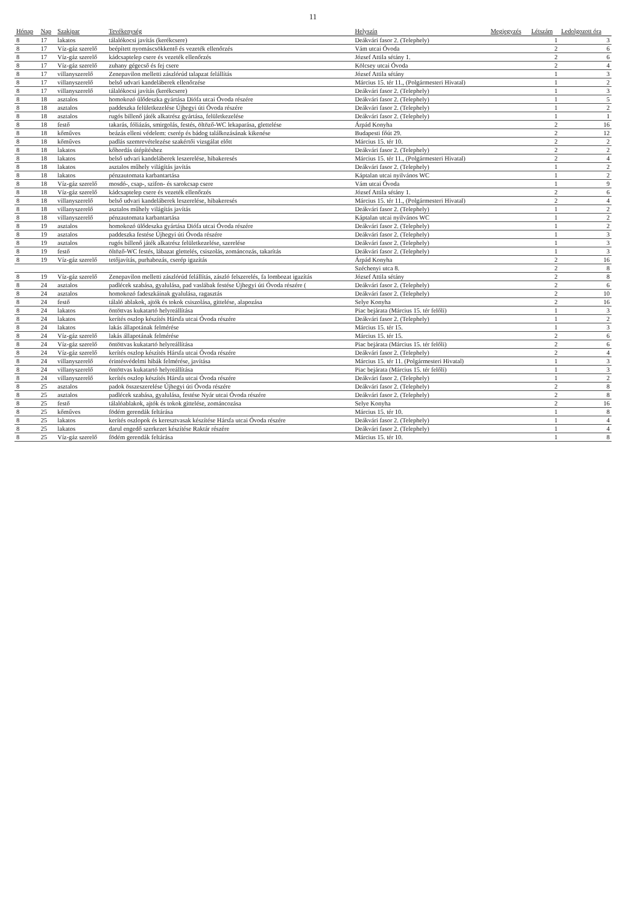11
| Hónap | Nap | Szakipar | Tevékenység | Helyszín | Megjegyzés | Létszám | Ledolgozott óra |
| --- | --- | --- | --- | --- | --- | --- | --- |
| 8 | 17 | lakatos | tálalókocsi javítás (kerékcsere) | Deákvári fasor 2. (Telephely) | | 1 | 3 |
| 8 | 17 | Víz-gáz szerelő | beépített nyomáscsökkentő és vezeték ellenőrzés | Vám utcai Óvoda | | 2 | 6 |
| 8 | 17 | Víz-gáz szerelő | kádcsaptelep csere és vezeték ellenőrzés | József Attila sétány 1. | | 2 | 6 |
| 8 | 17 | Víz-gáz szerelő | zuhany gégecső és fej csere | Kölcsey utcai Óvoda | | 2 | 4 |
| 8 | 17 | villanyszerelő | Zenepavilon melletti zászlórúd talapzat felállítás | József Attila sétány | | 1 | 3 |
| 8 | 17 | villanyszerelő | belső udvari kandeláberek ellenőrzése | Március 15. tér 11., (Polgármesteri Hivatal) | | 1 | 2 |
| 8 | 17 | villanyszerelő | tálalókocsi javítás (kerékcsere) | Deákvári fasor 2. (Telephely) | | 1 | 3 |
| 8 | 18 | asztalos | homokozó ülődeszka gyártása Diófa utcai Óvoda részére | Deákvári fasor 2. (Telephely) | | 1 | 5 |
| 8 | 18 | asztalos | paddeszka felületkezelése Újhegyi úti Óvoda részére | Deákvári fasor 2. (Telephely) | | 1 | 2 |
| 8 | 18 | asztalos | rugós billenő játék alkatrész gyártása, felületkezelése | Deákvári fasor 2. (Telephely) | | 1 | 1 |
| 8 | 18 | festő | takarás, fóliázás, smirgolás, festés, öltöző-WC lekaparása, glettelése | Árpád Konyha | | 2 | 16 |
| 8 | 18 | kőműves | beázás elleni védelem: cserép és bádog találkozásának kikenése | Budapesti főút 29. | | 2 | 12 |
| 8 | 18 | kőműves | padlás szemrevételezése szakértői vizsgálat előtt | Március 15. tér 10. | | 2 | 2 |
| 8 | 18 | lakatos | kőhordás útépítéshez | Deákvári fasor 2. (Telephely) | | 2 | 2 |
| 8 | 18 | lakatos | belső udvari kandeláberek leszerelése, hibakeresés | Március 15. tér 11., (Polgármesteri Hivatal) | | 2 | 4 |
| 8 | 18 | lakatos | asztalos műhely világítás javítás | Deákvári fasor 2. (Telephely) | | 1 | 2 |
| 8 | 18 | lakatos | pénzautomata karbantartása | Káptalan utcai nyilvános WC | | 1 | 2 |
| 8 | 18 | Víz-gáz szerelő | mosdó-, csap-, szifon- és sarokcsap csere | Vám utcai Óvoda | | 1 | 9 |
| 8 | 18 | Víz-gáz szerelő | kádcsaptelep csere és vezeték ellenőrzés | József Attila sétány 1. | | 2 | 6 |
| 8 | 18 | villanyszerelő | belső udvari kandeláberek leszerelése, hibakeresés | Március 15. tér 11., (Polgármesteri Hivatal) | | 2 | 4 |
| 8 | 18 | villanyszerelő | asztalos műhely világítás javítás | Deákvári fasor 2. (Telephely) | | 1 | 2 |
| 8 | 18 | villanyszerelő | pénzautomata karbantartása | Káptalan utcai nyilvános WC | | 1 | 2 |
| 8 | 19 | asztalos | homokozó ülődeszka gyártása Diófa utcai Óvoda részére | Deákvári fasor 2. (Telephely) | | 1 | 2 |
| 8 | 19 | asztalos | paddeszka festése Újhegyi úti Óvoda részére | Deákvári fasor 2. (Telephely) | | 1 | 3 |
| 8 | 19 | asztalos | rugós billenő játék alkatrész felületkezelése, szerelése | Deákvári fasor 2. (Telephely) | | 1 | 3 |
| 8 | 19 | festő | öltöző-WC festés, lábazat glettelés, csiszolás, zománcozás, takarítás | Deákvári fasor 2. (Telephely) | | 1 | 3 |
| 8 | 19 | Víz-gáz szerelő | tetőjavítás, purhabozás, cserép igazítás | Árpád Konyha | | 2 | 16 |
| | | | | Széchenyi utca 8. | | 2 | 8 |
| 8 | 19 | Víz-gáz szerelő | Zenepavilon melletti zászlórúd felállítás, zászló felszerelés, fa lombozat igazítás | József Attila sétány | | 2 | 8 |
| 8 | 24 | asztalos | padlécek szabása, gyalulása, pad vaslábak festése Újhegyi úti Óvoda részére ( | Deákvári fasor 2. (Telephely) | | 2 | 6 |
| 8 | 24 | asztalos | homokozó fadeszkáinak gyalulása, ragasztás | Deákvári fasor 2. (Telephely) | | 2 | 10 |
| 8 | 24 | festő | tálaló ablakok, ajtók és tokok csiszolása, gittelése, alapozása | Selye Konyha | | 2 | 16 |
| 8 | 24 | lakatos | öntöttvas kukatartó helyreállítása | Piac bejárata (Március 15. tér felőli) | | 1 | 3 |
| 8 | 24 | lakatos | kerítés oszlop készítés Hársfa utcai Óvoda részére | Deákvári fasor 2. (Telephely) | | 1 | 2 |
| 8 | 24 | lakatos | lakás állapotának felmérése | Március 15. tér 15. | | 1 | 3 |
| 8 | 24 | Víz-gáz szerelő | lakás állapotának felmérése | Március 15. tér 15. | | 2 | 6 |
| 8 | 24 | Víz-gáz szerelő | öntöttvas kukatartó helyreállítása | Piac bejárata (Március 15. tér felőli) | | 2 | 6 |
| 8 | 24 | Víz-gáz szerelő | kerítés oszlop készítés Hársfa utcai Óvoda részére | Deákvári fasor 2. (Telephely) | | 2 | 4 |
| 8 | 24 | villanyszerelő | érintésvédelmi hibák felmérése, javítása | Március 15. tér 11. (Polgármesteri Hivatal) | | 1 | 3 |
| 8 | 24 | villanyszerelő | öntöttvas kukatartó helyreállítása | Piac bejárata (Március 15. tér felőli) | | 1 | 3 |
| 8 | 24 | villanyszerelő | kerítés oszlop készítés Hársfa utcai Óvoda részére | Deákvári fasor 2. (Telephely) | | 1 | 2 |
| 8 | 25 | asztalos | padok összeszerelése Újhegyi úti Óvoda részére | Deákvári fasor 2. (Telephely) | | 2 | 8 |
| 8 | 25 | asztalos | padlécek szabása, gyalulása, festése Nyár utcai Óvoda részére | Deákvári fasor 2. (Telephely) | | 2 | 8 |
| 8 | 25 | festő | tálalóablakok, ajtók és tokok gittelése, zománcozása | Selye Konyha | | 2 | 16 |
| 8 | 25 | kőműves | födém gerendák feltárása | Március 15. tér 10. | | 1 | 8 |
| 8 | 25 | lakatos | kerítés oszlopok és keresztvasak készítése Hársfa utcai Óvoda részére | Deákvári fasor 2. (Telephely) | | 1 | 4 |
| 8 | 25 | lakatos | darul engedő szerkezet készítése Raktár részére | Deákvári fasor 2. (Telephely) | | 1 | 4 |
| 8 | 25 | Víz-gáz szerelő | födém gerendák feltárása | Március 15. tér 10. | | 1 | 8 |